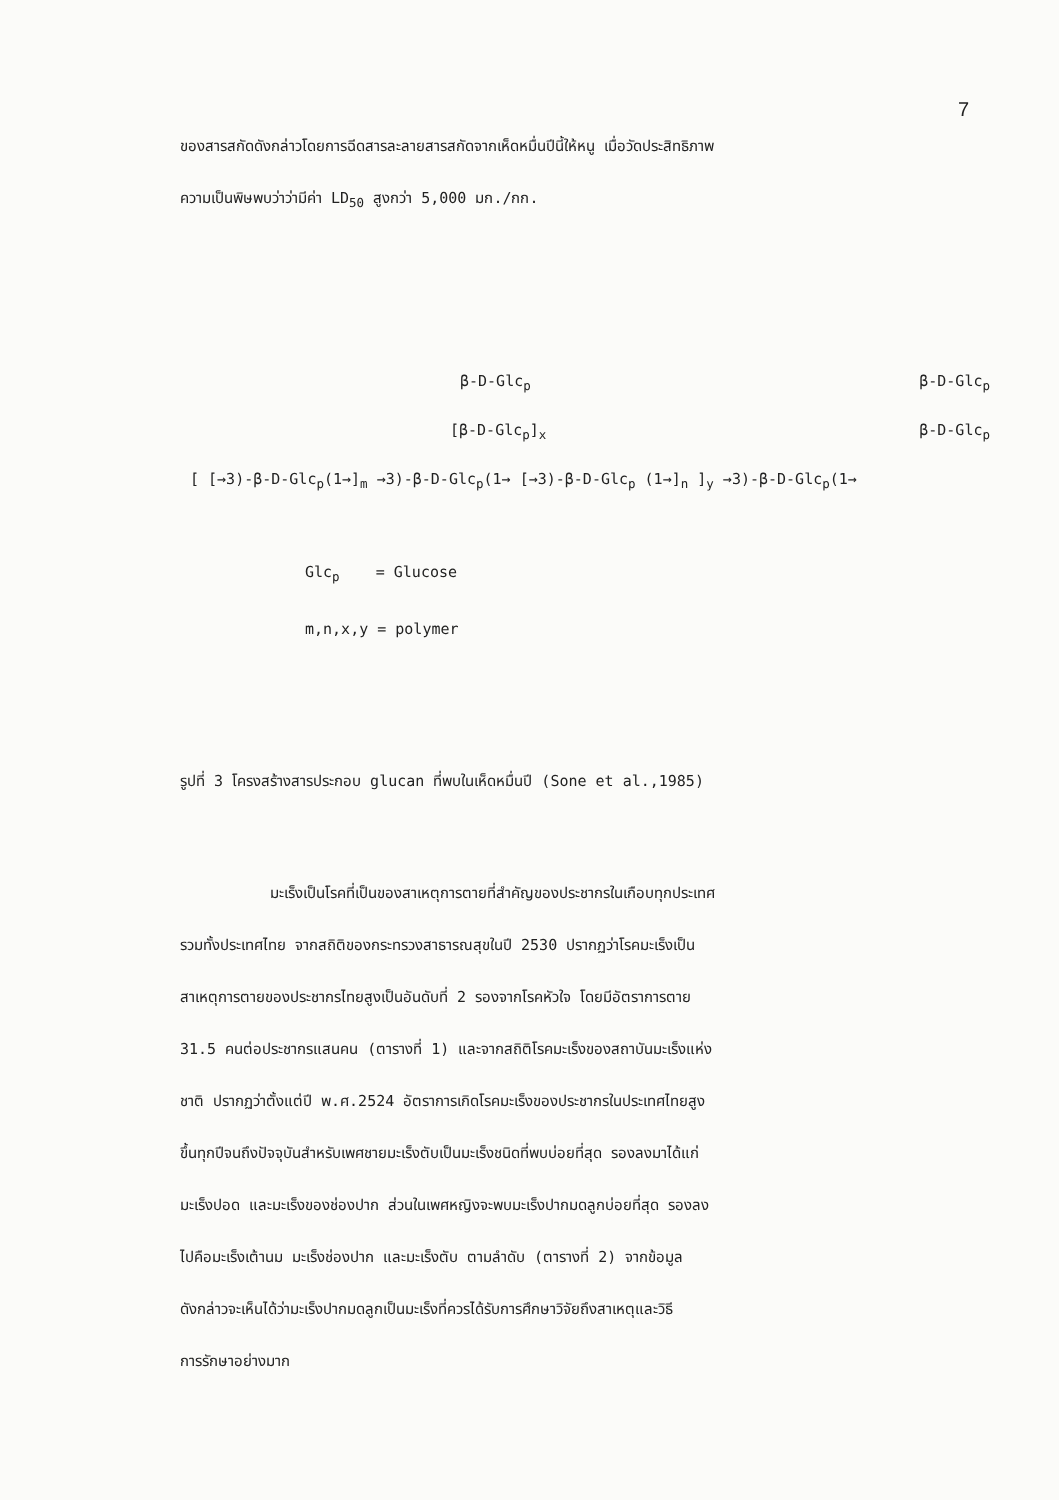7
ของสารสกัดดังกล่าวโดยการฉีดสารละลายสารสกัดจากเห็ดหมื่นปีนี้ให้หนู เมื่อวัดประสิทธิภาพ
ความเป็นพิษพบว่าว่ามีค่า LD<sub>50</sub> สูงกว่า 5,000 มก./กก.
β-D-Glc<sub>p</sub> β-D-Glc<sub>p</sub>
[β-D-Glc<sub>p</sub>]<sub>x</sub> β-D-Glc<sub>p</sub>
[ [→3)-β-D-Glc<sub>p</sub>(1→]<sub>m</sub> →3)-β-D-Glc<sub>p</sub>(1→ [→3)-β-D-Glc<sub>p</sub> (1→]<sub>n</sub> ]<sub>y</sub> →3)-β-D-Glc<sub>p</sub>(1→
Glc<sub>p</sub> = Glucose
m,n,x,y = polymer
รูปที่ 3 โครงสร้างสารประกอบ glucan ที่พบในเห็ดหมื่นปี (Sone et al.,1985)
มะเร็งเป็นโรคที่เป็นของสาเหตุการตายที่สำคัญของประชากรในเกือบทุกประเทศ
รวมทั้งประเทศไทย จากสถิติของกระทรวงสาธารณสุขในปี 2530 ปรากฏว่าโรคมะเร็งเป็น
สาเหตุการตายของประชากรไทยสูงเป็นอันดับที่ 2 รองจากโรคหัวใจ โดยมีอัตราการตาย
31.5 คนต่อประชากรแสนคน (ตารางที่ 1) และจากสถิติโรคมะเร็งของสถาบันมะเร็งแห่ง
ชาติ ปรากฏว่าตั้งแต่ปี พ.ศ.2524 อัตราการเกิดโรคมะเร็งของประชากรในประเทศไทยสูง
ขึ้นทุกปีจนถึงปัจจุบันสำหรับเพศชายมะเร็งตับเป็นมะเร็งชนิดที่พบบ่อยที่สุด รองลงมาได้แก่
มะเร็งปอด และมะเร็งของช่องปาก ส่วนในเพศหญิงจะพบมะเร็งปากมดลูกบ่อยที่สุด รองลง
ไปคือมะเร็งเต้านม มะเร็งช่องปาก และมะเร็งตับ ตามลำดับ (ตารางที่ 2) จากข้อมูล
ดังกล่าวจะเห็นได้ว่ามะเร็งปากมดลูกเป็นมะเร็งที่ควรได้รับการศึกษาวิจัยถึงสาเหตุและวิธี
การรักษาอย่างมาก